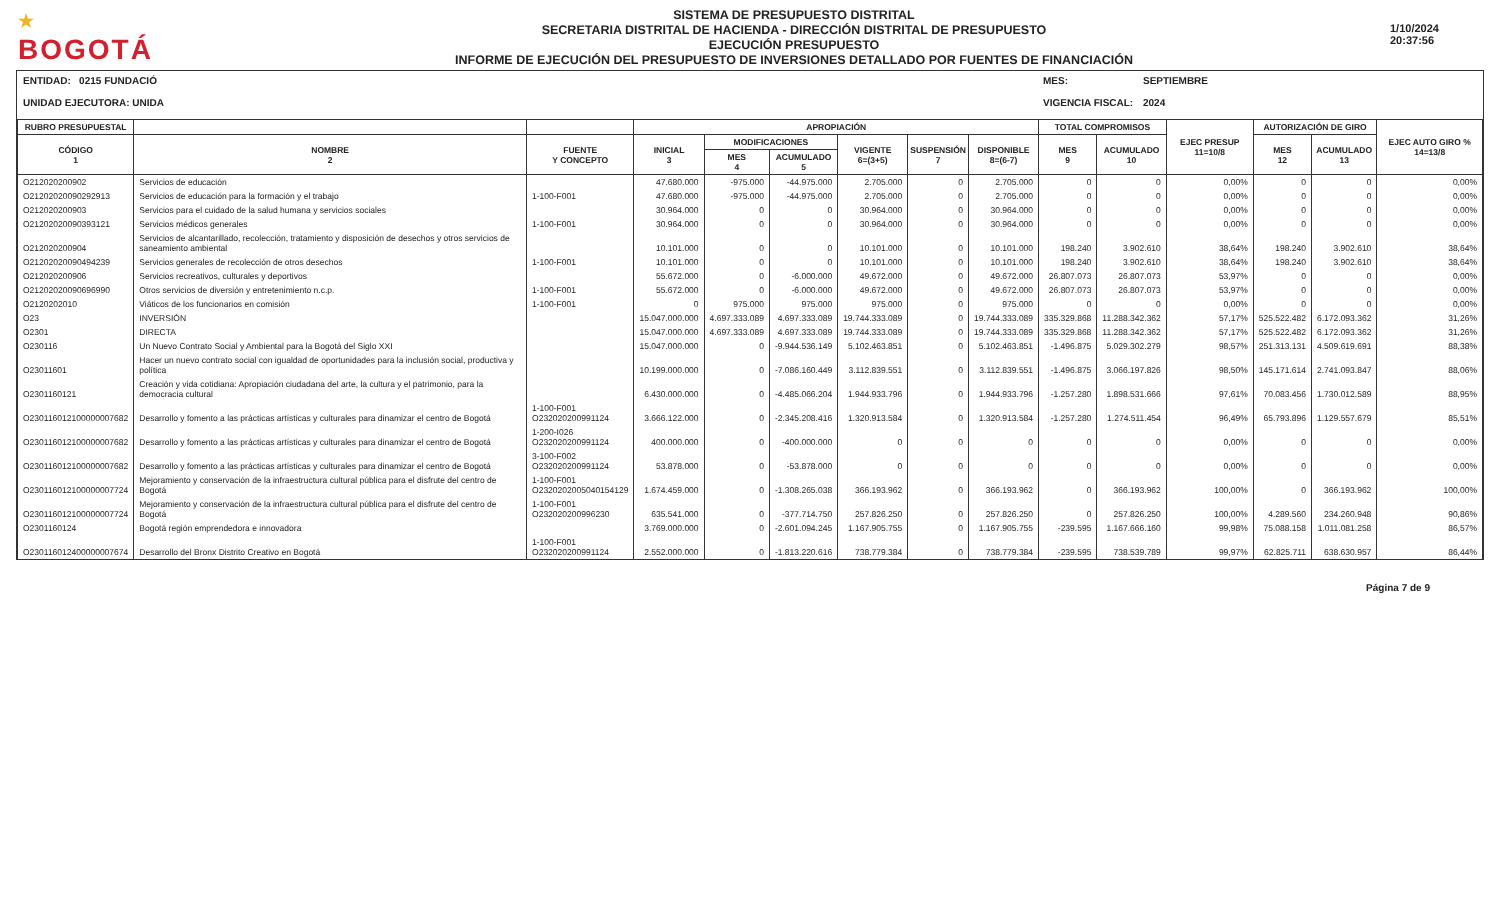★
BOGOTÁ
SISTEMA DE PRESUPUESTO DISTRITAL
SECRETARIA DISTRITAL DE HACIENDA - DIRECCIÓN DISTRITAL DE PRESUPUESTO
EJECUCIÓN PRESUPUESTO
INFORME DE EJECUCIÓN DEL PRESUPUESTO DE INVERSIONES DETALLADO POR FUENTES DE FINANCIACIÓN
1/10/2024
20:37:56
ENTIDAD: 0215 FUNDACIÓ MES: SEPTIEMBRE
UNIDAD EJECUTORA: UNIDA VIGENCIA FISCAL: 2024
| RUBRO PRESUPUESTAL | | | APROPIACIÓN | | | | | | TOTAL COMPROMISOS | | EJEC PRESUP 11=10/8 | AUTORIZACIÓN DE GIRO | | EJEC AUTO GIRO % 14=13/8 |
| --- | --- | --- | --- | --- | --- | --- | --- | --- | --- | --- | --- | --- | --- | --- |
| CÓDIGO 1 | NOMBRE 2 | FUENTE Y CONCEPTO | INICIAL 3 | MODIFICACIONES | | VIGENTE 6=(3+5) | SUSPENSIÓN 7 | DISPONIBLE 8=(6-7) | MES 9 | ACUMULADO 10 | | MES 12 | ACUMULADO 13 | |
| | | | | MES 4 | ACUMULADO 5 | | | | | | | | | |
| O212020200902 | Servicios de educación | | 47.680.000 | -975.000 | -44.975.000 | 2.705.000 | 0 | 2.705.000 | 0 | 0 | 0,00% | 0 | 0 | 0,00% |
| O21202020090292913 | Servicios de educación para la formación y el trabajo | 1-100-F001 | 47.680.000 | -975.000 | -44.975.000 | 2.705.000 | 0 | 2.705.000 | 0 | 0 | 0,00% | 0 | 0 | 0,00% |
| O212020200903 | Servicios para el cuidado de la salud humana y servicios sociales | | 30.964.000 | 0 | 0 | 30.964.000 | 0 | 30.964.000 | 0 | 0 | 0,00% | 0 | 0 | 0,00% |
| O21202020090393121 | Servicios médicos generales | 1-100-F001 | 30.964.000 | 0 | 0 | 30.964.000 | 0 | 30.964.000 | 0 | 0 | 0,00% | 0 | 0 | 0,00% |
| O212020200904 | Servicios de alcantarillado, recolección, tratamiento y disposición de desechos y otros servicios de saneamiento ambiental | | 10.101.000 | 0 | 0 | 10.101.000 | 0 | 10.101.000 | 198.240 | 3.902.610 | 38,64% | 198.240 | 3.902.610 | 38,64% |
| O21202020090494239 | Servicios generales de recolección de otros desechos | 1-100-F001 | 10.101.000 | 0 | 0 | 10.101.000 | 0 | 10.101.000 | 198.240 | 3.902.610 | 38,64% | 198.240 | 3.902.610 | 38,64% |
| O212020200906 | Servicios recreativos, culturales y deportivos | | 55.672.000 | 0 | -6.000.000 | 49.672.000 | 0 | 49.672.000 | 26.807.073 | 26.807.073 | 53,97% | 0 | 0 | 0,00% |
| O21202020090696990 | Otros servicios de diversión y entretenimiento n.c.p. | 1-100-F001 | 55.672.000 | 0 | -6.000.000 | 49.672.000 | 0 | 49.672.000 | 26.807.073 | 26.807.073 | 53,97% | 0 | 0 | 0,00% |
| O2120202010 | Viáticos de los funcionarios en comisión | 1-100-F001 | 0 | 975.000 | 975.000 | 975.000 | 0 | 975.000 | 0 | 0 | 0,00% | 0 | 0 | 0,00% |
| O23 | INVERSIÓN | | 15.047.000.000 | 4.697.333.089 | 4.697.333.089 | 19.744.333.089 | 0 | 19.744.333.089 | 335.329.868 | 11.288.342.362 | 57,17% | 525.522.482 | 6.172.093.362 | 31,26% |
| O2301 | DIRECTA | | 15.047.000.000 | 4.697.333.089 | 4.697.333.089 | 19.744.333.089 | 0 | 19.744.333.089 | 335.329.868 | 11.288.342.362 | 57,17% | 525.522.482 | 6.172.093.362 | 31,26% |
| O230116 | Un Nuevo Contrato Social y Ambiental para la Bogotá del Siglo XXI | | 15.047.000.000 | 0 | -9.944.536.149 | 5.102.463.851 | 0 | 5.102.463.851 | -1.496.875 | 5.029.302.279 | 98,57% | 251.313.131 | 4.509.619.691 | 88,38% |
| O23011601 | Hacer un nuevo contrato social con igualdad de oportunidades para la inclusión social, productiva y política | | 10.199.000.000 | 0 | -7.086.160.449 | 3.112.839.551 | 0 | 3.112.839.551 | -1.496.875 | 3.066.197.826 | 98,50% | 145.171.614 | 2.741.093.847 | 88,06% |
| O2301160121 | Creación y vida cotidiana: Apropiación ciudadana del arte, la cultura y el patrimonio, para la democracia cultural | | 6.430.000.000 | 0 | -4.485.066.204 | 1.944.933.796 | 0 | 1.944.933.796 | -1.257.280 | 1.898.531.666 | 97,61% | 70.083.456 | 1.730.012.589 | 88,95% |
| O230116012100000007682 | Desarrollo y fomento a las prácticas artísticas y culturales para dinamizar el centro de Bogotá | 1-100-F001 O232020200991124 | 3.666.122.000 | 0 | -2.345.208.416 | 1.320.913.584 | 0 | 1.320.913.584 | -1.257.280 | 1.274.511.454 | 96,49% | 65.793.896 | 1.129.557.679 | 85,51% |
| O230116012100000007682 | Desarrollo y fomento a las prácticas artísticas y culturales para dinamizar el centro de Bogotá | 1-200-I026 O232020200991124 | 400.000.000 | 0 | -400.000.000 | 0 | 0 | 0 | 0 | 0 | 0,00% | 0 | 0 | 0,00% |
| O230116012100000007682 | Desarrollo y fomento a las prácticas artísticas y culturales para dinamizar el centro de Bogotá | 3-100-F002 O232020200991124 | 53.878.000 | 0 | -53.878.000 | 0 | 0 | 0 | 0 | 0 | 0,00% | 0 | 0 | 0,00% |
| O230116012100000007724 | Mejoramiento y conservación de la infraestructura cultural pública para el disfrute del centro de Bogotá | 1-100-F001 O2320202005040154129 | 1.674.459.000 | 0 | -1.308.265.038 | 366.193.962 | 0 | 366.193.962 | 0 | 366.193.962 | 100,00% | 0 | 366.193.962 | 100,00% |
| O230116012100000007724 | Mejoramiento y conservación de la infraestructura cultural pública para el disfrute del centro de Bogotá | 1-100-F001 O232020200996230 | 635.541.000 | 0 | -377.714.750 | 257.826.250 | 0 | 257.826.250 | 0 | 257.826.250 | 100,00% | 4.289.560 | 234.260.948 | 90,86% |
| O2301160124 | Bogotá región emprendedora e innovadora | | 3.769.000.000 | 0 | -2.601.094.245 | 1.167.905.755 | 0 | 1.167.905.755 | -239.595 | 1.167.666.160 | 99,98% | 75.088.158 | 1.011.081.258 | 86,57% |
| O230116012400000007674 | Desarrollo del Bronx Distrito Creativo en Bogotá | 1-100-F001 O232020200991124 | 2.552.000.000 | 0 | -1.813.220.616 | 738.779.384 | 0 | 738.779.384 | -239.595 | 738.539.789 | 99,97% | 62.825.711 | 638.630.957 | 86,44% |
Página 7 de 9